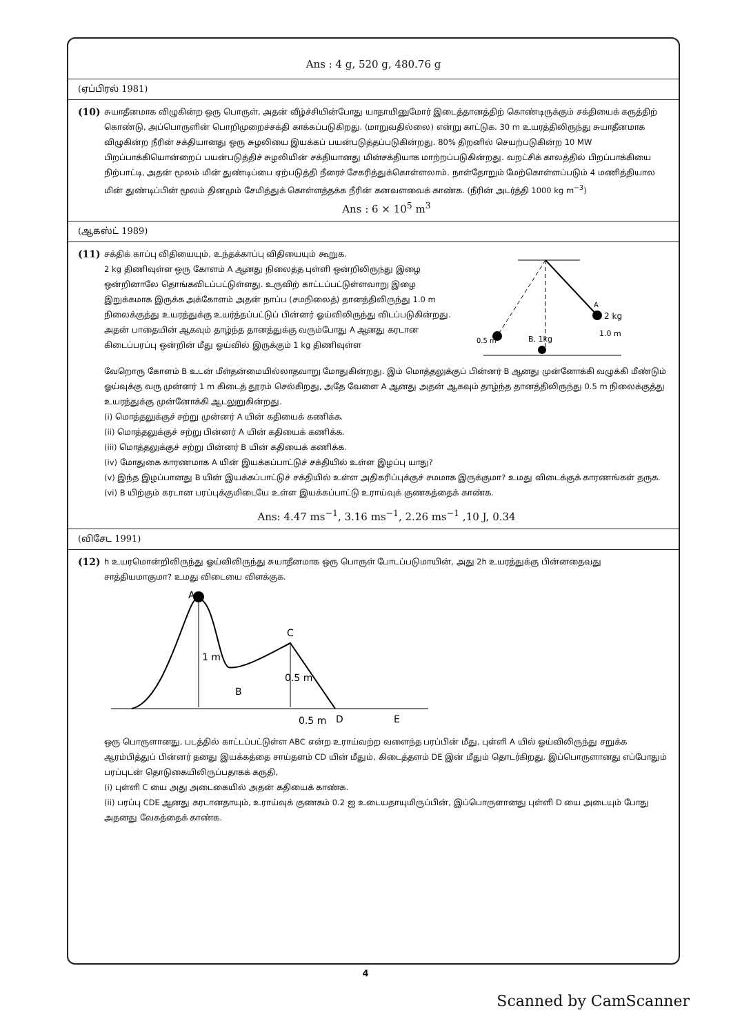Ans : 4 g, 520 g, 480.76 g
(ஏப்பிரல் 1981)
(10)
சுயாதீனமாக விழுகின்ற ஒரு பொருள், அதன் வீழ்ச்சியின்போது யாதாயினுமோர் இடைத்தானத்திற் கொண்டிருக்கும் சக்தியைக் கருத்திற் கொண்டு, அப்பொருளின் பொறிமுறைச்சக்தி காக்கப்படுகிறது. (மாறுவதில்லை) என்று காட்டுக. 30 m உயரத்திலிருந்து சுயாதீனமாக விழுகின்ற நீரின் சக்தியானது ஒரு சுழலியை இயக்கப் பயன்படுத்தப்படுகின்றது. 80% திறனில் செயற்படுகின்ற 10 MW பிறப்பாக்கியொன்றைப் பயன்படுத்திச் சுழலியின் சக்தியானது மின்சக்தியாக மாற்றப்படுகின்றது. வறட்சிக் காலத்தில் பிறப்பாக்கியை நிற்பாட்டி, அதன் மூலம் மின் துண்டிப்பை ஏற்படுத்தி நீரைச் சேகரித்துக்கொள்ளலாம். நாள்தோறும் மேற்கொள்ளப்படும் 4 மணித்தியால மின் துண்டிப்பின் மூலம் தினமும் சேமித்துக் கொள்ளத்தக்க நீரின் கனவளவைக் காண்க. (நீரின் அடர்த்தி 1000 kg m<sup>−3</sup>)
Ans : 6 × 10<sup>5</sup> m<sup>3</sup>
(ஆகஸ்ட் 1989)
(11)
சக்திக் காப்பு விதியையும், உந்தக்காப்பு விதியையும் கூறுக.
2 kg திணிவுள்ள ஒரு கோளம் A ஆனது நிலைத்த புள்ளி ஒன்றிலிருந்து இழை ஒன்றினாலே தொங்கவிடப்பட்டுள்ளது. உருவிற் காட்டப்பட்டுள்ளவாறு இழை இறுக்கமாக இருக்க அக்கோளம் அதன் நாப்ப (சமநிலைத்) தானத்திலிருந்து 1.0 m நிலைக்குத்து உயரத்துக்கு உயர்த்தப்பட்டுப் பின்னர் ஓய்விலிருந்து விடப்படுகின்றது. அதன் பாதையின் ஆகவும் தாழ்ந்த தானத்துக்கு வரும்போது A ஆனது கரடான கிடைப்பரப்பு ஒன்றின் மீது ஓய்வில் இருக்கும் 1 kg திணிவுள்ள
A
2 kg
B, 1kg
0.5 m
1.0 m
வேறொரு கோளம் B உடன் மீள்தன்மையில்லாதவாறு மோதுகின்றது. இம் மொத்தலுக்குப் பின்னர் B ஆனது முன்னோக்கி வழுக்கி மீண்டும் ஓய்வுக்கு வரு முன்னர் 1 m கிடைத் தூரம் செல்கிறது, அதே வேளை A ஆனது அதன் ஆகவும் தாழ்ந்த தானத்திலிருந்து 0.5 m நிலைக்குத்து உயரத்துக்கு முன்னோக்கி ஆடலுறுகின்றது.
(i) மொத்தலுக்குச் சற்று முன்னர் A யின் கதியைக் கணிக்க.
(ii) மொத்தலுக்குச் சற்று பின்னர் A யின் கதியைக் கணிக்க.
(iii) மொத்தலுக்குச் சற்று பின்னர் B யின் கதியைக் கணிக்க.
(iv) மோதுகை காரணமாக A யின் இயக்கப்பாட்டுச் சக்தியில் உள்ள இழப்பு யாது?
(v) இந்த இழப்பானது B யின் இயக்கப்பாட்டுச் சக்தியில் உள்ள அதிகரிப்புக்குச் சமமாக இருக்குமா? உமது விடைக்குக் காரணங்கள் தருக.
(vi) B யிற்கும் கரடான பரப்புக்குமிடையே உள்ள இயக்கப்பாட்டு உராய்வுக் குணகத்தைக் காண்க.
Ans: 4.47 ms<sup>−1</sup>, 3.16 ms<sup>−1</sup>, 2.26 ms<sup>−1</sup> ,10 J, 0.34
(விசேட 1991)
(12)
h உயரமொன்றிலிருந்து ஓய்விலிருந்து சுயாதீனமாக ஒரு பொருள் போடப்படுமாயின், அது 2h உயரத்துக்கு பின்னதைவது சாத்தியமாகுமா? உமது விடையை விளக்குக.
A
C
B
1 m
0.5 m
0.5 m
D
E
ஒரு பொருளானது, படத்தில் காட்டப்பட்டுள்ள ABC என்ற உராய்வற்ற வளைந்த பரப்பின் மீது, புள்ளி A யில் ஓய்விலிருந்து சறுக்க ஆரம்பித்துப் பின்னர் தனது இயக்கத்தை சாய்தளம் CD யின் மீதும், கிடைத்தளம் DE இன் மீதும் தொடர்கிறது. இப்பொருளானது எப்போதும் பரப்புடன் தொடுகையிலிருப்பதாகக் கருதி,
(i) புள்ளி C யை அது அடைகையில் அதன் கதியைக் காண்க.
(ii) பரப்பு CDE ஆனது கரடானதாயும், உராய்வுக் குணகம் 0.2 ஐ உடையதாயுமிருப்பின், இப்பொருளானது புள்ளி D யை அடையும் போது அதனது வேகத்தைக் காண்க.
4
Scanned by CamScanner